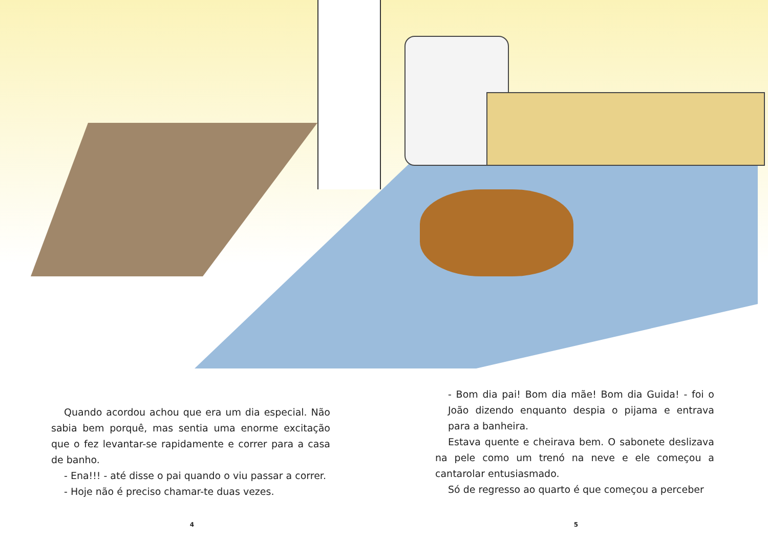Quando acordou achou que era um dia especial. Não sabia bem porquê, mas sentia uma enorme excitação que o fez levantar-se rapidamente e correr para a casa de banho.
- Ena!!! - até disse o pai quando o viu passar a correr.
- Hoje não é preciso chamar-te duas vezes.
4
- Bom dia pai! Bom dia mãe! Bom dia Guida! - foi o João dizendo enquanto despia o pijama e entrava para a banheira.
Estava quente e cheirava bem. O sabonete deslizava na pele como um trenó na neve e ele começou a cantarolar entusiasmado.
Só de regresso ao quarto é que começou a perceber
5